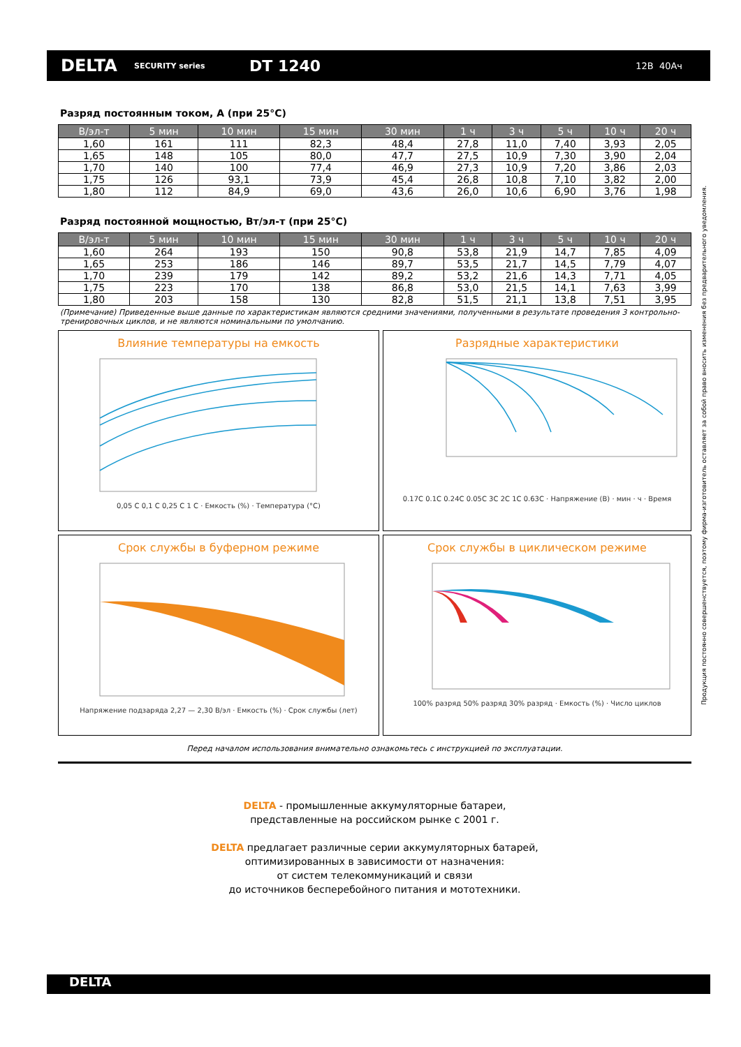DELTA
SECURITY series
DT 1240
12В 40Ач
Разряд постоянным током, А (при 25°C)
| В/эл-т | 5 мин | 10 мин | 15 мин | 30 мин | 1 ч | 3 ч | 5 ч | 10 ч | 20 ч |
| --- | --- | --- | --- | --- | --- | --- | --- | --- | --- |
| 1,60 | 161 | 111 | 82,3 | 48,4 | 27,8 | 11,0 | 7,40 | 3,93 | 2,05 |
| 1,65 | 148 | 105 | 80,0 | 47,7 | 27,5 | 10,9 | 7,30 | 3,90 | 2,04 |
| 1,70 | 140 | 100 | 77,4 | 46,9 | 27,3 | 10,9 | 7,20 | 3,86 | 2,03 |
| 1,75 | 126 | 93,1 | 73,9 | 45,4 | 26,8 | 10,8 | 7,10 | 3,82 | 2,00 |
| 1,80 | 112 | 84,9 | 69,0 | 43,6 | 26,0 | 10,6 | 6,90 | 3,76 | 1,98 |
Разряд постоянной мощностью, Вт/эл-т (при 25°C)
| В/эл-т | 5 мин | 10 мин | 15 мин | 30 мин | 1 ч | 3 ч | 5 ч | 10 ч | 20 ч |
| --- | --- | --- | --- | --- | --- | --- | --- | --- | --- |
| 1,60 | 264 | 193 | 150 | 90,8 | 53,8 | 21,9 | 14,7 | 7,85 | 4,09 |
| 1,65 | 253 | 186 | 146 | 89,7 | 53,5 | 21,7 | 14,5 | 7,79 | 4,07 |
| 1,70 | 239 | 179 | 142 | 89,2 | 53,2 | 21,6 | 14,3 | 7,71 | 4,05 |
| 1,75 | 223 | 170 | 138 | 86,8 | 53,0 | 21,5 | 14,1 | 7,63 | 3,99 |
| 1,80 | 203 | 158 | 130 | 82,8 | 51,5 | 21,1 | 13,8 | 7,51 | 3,95 |
(Примечание) Приведенные выше данные по характеристикам являются средними значениями, полученными в результате проведения 3 контрольно-тренировочных циклов, и не являются номинальными по умолчанию.
Влияние температуры на емкость
0,05 C 0,1 C 0,25 C 1 C · Емкость (%) · Температура (°C)
Разрядные характеристики
0.17C 0.1C 0.24C 0.05C 3C 2C 1C 0.63C · Напряжение (В) · мин · ч · Время
Срок службы в буферном режиме
Напряжение подзаряда 2,27 — 2,30 В/эл · Емкость (%) · Срок службы (лет)
Срок службы в циклическом режиме
100% разряд 50% разряд 30% разряд · Емкость (%) · Число циклов
Перед началом использования внимательно ознакомьтесь с инструкцией по эксплуатации.
DELTA - промышленные аккумуляторные батареи,
представленные на российском рынке с 2001 г.
DELTA предлагает различные серии аккумуляторных батарей,
оптимизированных в зависимости от назначения:
от систем телекоммуникаций и связи
до источников бесперебойного питания и мототехники.
Продукция постоянно совершенствуется, поэтому фирма-изготовитель оставляет за собой право вносить изменения без предварительного уведомления.
DELTA